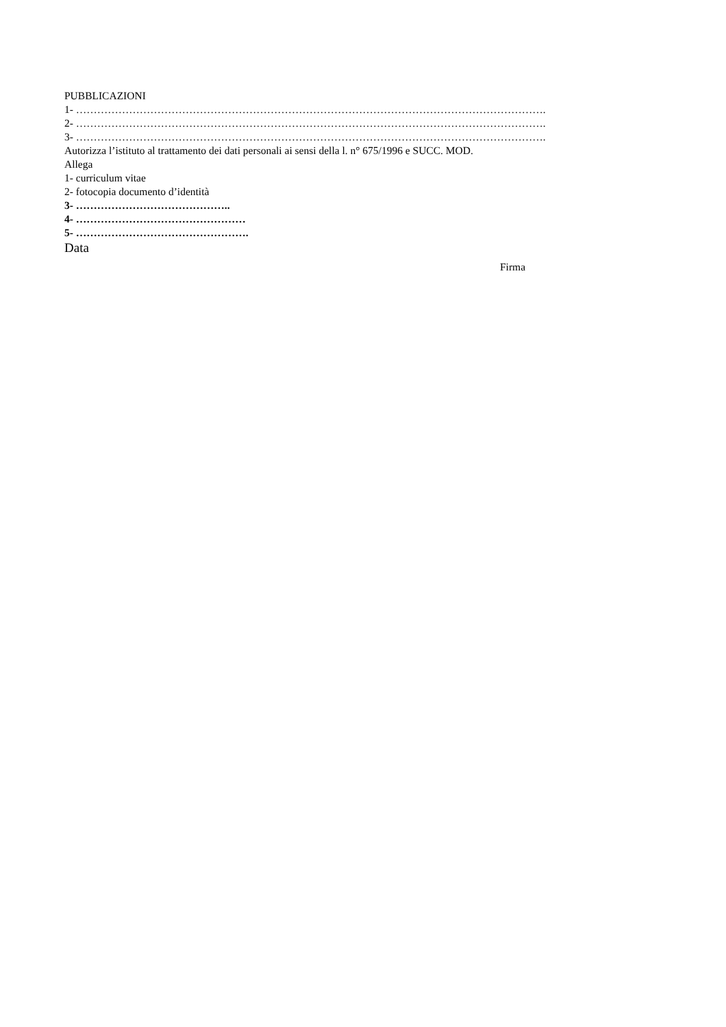PUBBLICAZIONI
1- …………………………………………………………………………………………………………………….
2- …………………………………………………………………………………………………………………….
3- …………………………………………………………………………………………………………………….
Autorizza l’istituto al trattamento dei dati personali ai sensi della l. n° 675/1996 e SUCC. MOD.
Allega
1- curriculum vitae
2- fotocopia documento d’identità
3- ……………………………………..
4- …………………………………………
5- ………………………………………….
Data
Firma